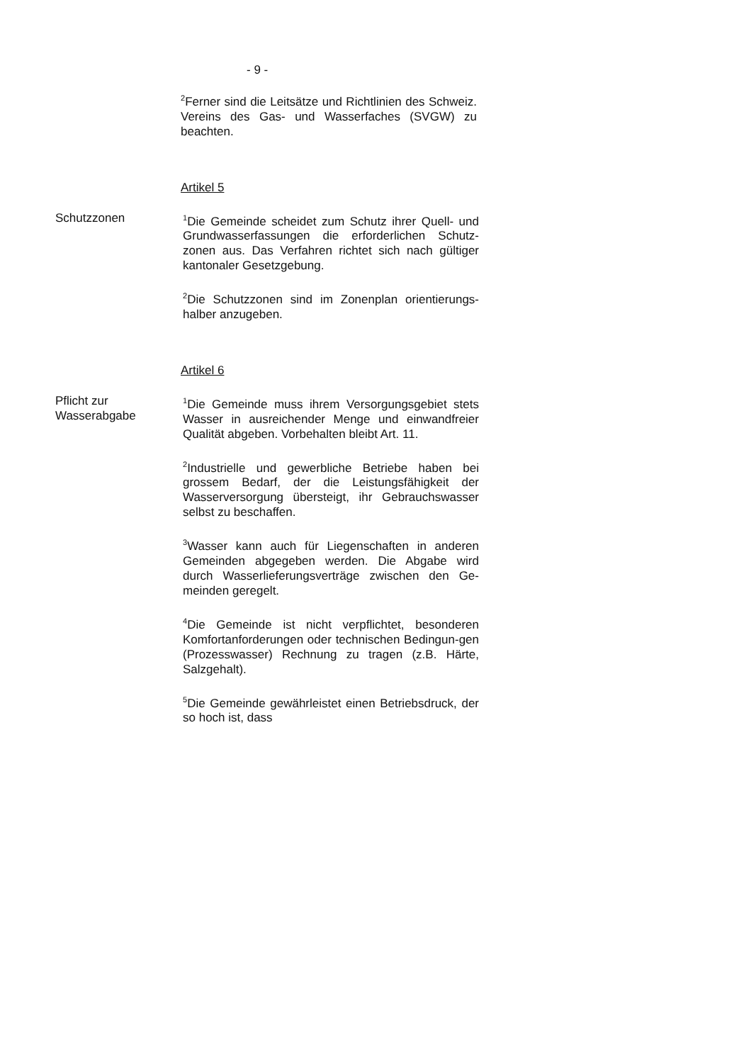- 9 -
<sup>2</sup> Ferner sind die Leitsätze und Richtlinien des Schweiz. Vereins des Gas- und Wasserfaches (SVGW) zu beachten.
Artikel 5
Schutzzonen
<sup>1</sup> Die Gemeinde scheidet zum Schutz ihrer Quell- und Grundwasserfassungen die erforderlichen Schutz-zonen aus. Das Verfahren richtet sich nach gültiger kantonaler Gesetzgebung.
<sup>2</sup> Die Schutzzonen sind im Zonenplan orientierungs-halber anzugeben.
Artikel 6
Pflicht zur
Wasserabgabe
<sup>1</sup> Die Gemeinde muss ihrem Versorgungsgebiet stets Wasser in ausreichender Menge und einwandfreier Qualität abgeben. Vorbehalten bleibt Art. 11.
<sup>2</sup> Industrielle und gewerbliche Betriebe haben bei grossem Bedarf, der die Leistungsfähigkeit der Wasserversorgung übersteigt, ihr Gebrauchswasser selbst zu beschaffen.
<sup>3</sup> Wasser kann auch für Liegenschaften in anderen Gemeinden abgegeben werden. Die Abgabe wird durch Wasserlieferungsverträge zwischen den Ge-meinden geregelt.
<sup>4</sup> Die Gemeinde ist nicht verpflichtet, besonderen Komfortanforderungen oder technischen Bedingun-gen (Prozesswasser) Rechnung zu tragen (z.B. Härte, Salzgehalt).
<sup>5</sup> Die Gemeinde gewährleistet einen Betriebsdruck, der so hoch ist, dass